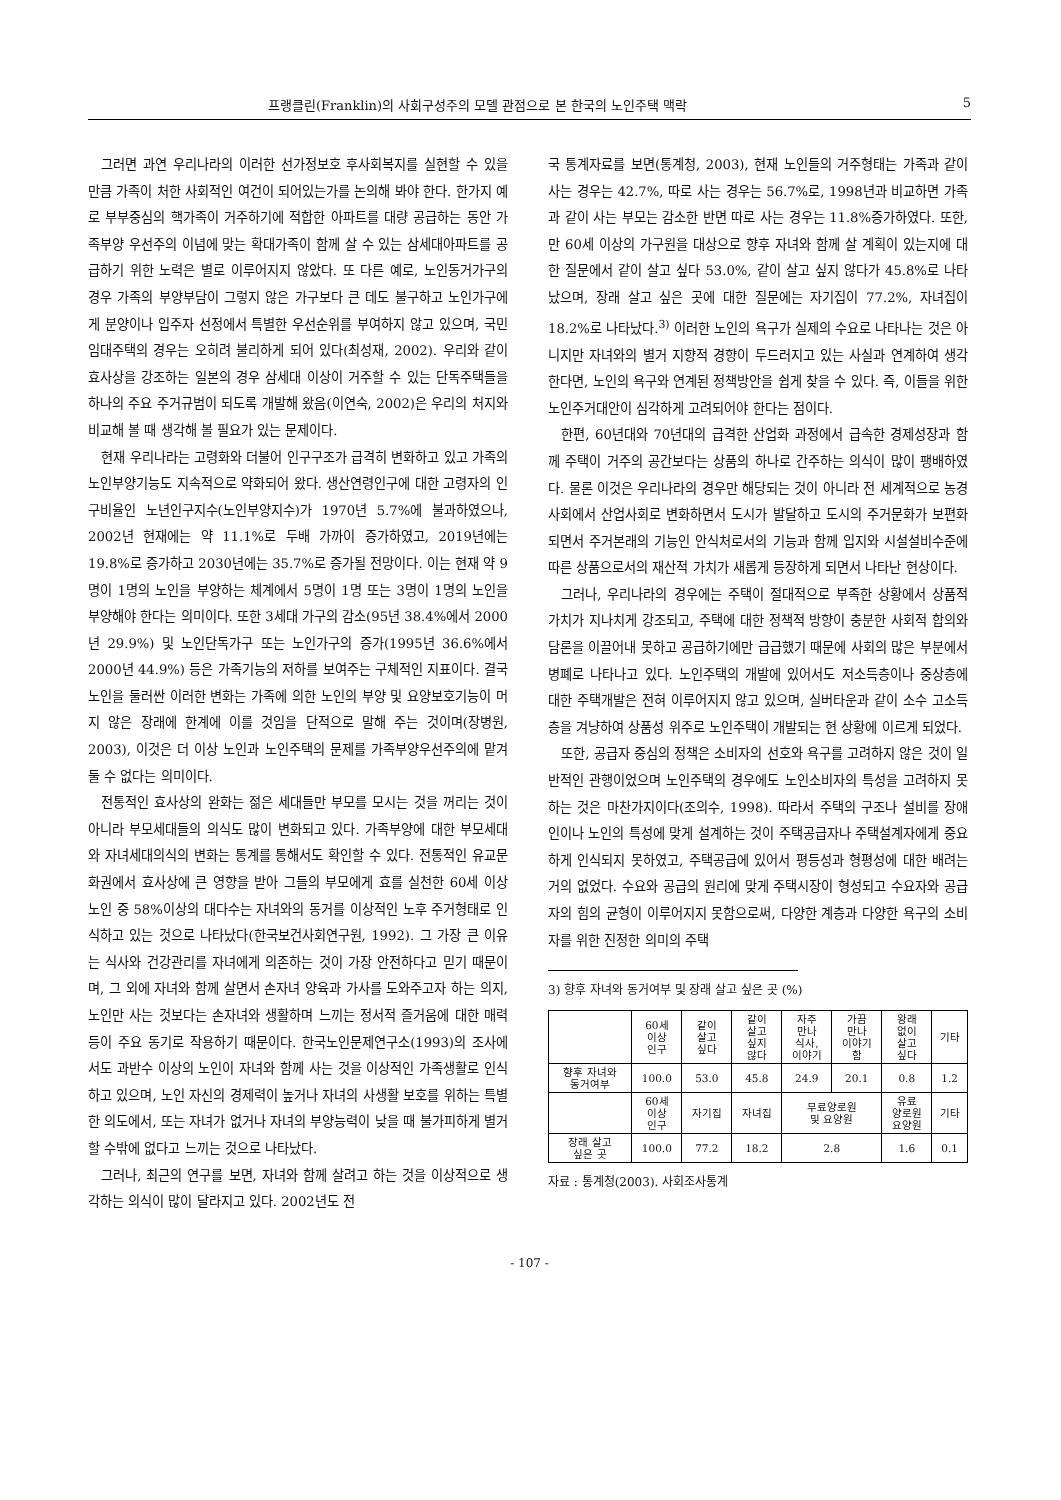프랭클린(Franklin)의 사회구성주의 모델 관점으로 본 한국의 노인주택 맥락 5
그러면 과연 우리나라의 이러한 선가정보호 후사회복지를 실현할 수 있을 만큼 가족이 처한 사회적인 여건이 되어있는가를 논의해 봐야 한다. 한가지 예로 부부중심의 핵가족이 거주하기에 적합한 아파트를 대량 공급하는 동안 가족부양 우선주의 이념에 맞는 확대가족이 함께 살 수 있는 삼세대아파트를 공급하기 위한 노력은 별로 이루어지지 않았다. 또 다른 예로, 노인동거가구의 경우 가족의 부양부담이 그렇지 않은 가구보다 큰 데도 불구하고 노인가구에게 분양이나 입주자 선정에서 특별한 우선순위를 부여하지 않고 있으며, 국민임대주택의 경우는 오히려 불리하게 되어 있다(최성재, 2002). 우리와 같이 효사상을 강조하는 일본의 경우 삼세대 이상이 거주할 수 있는 단독주택들을 하나의 주요 주거규범이 되도록 개발해 왔음(이연숙, 2002)은 우리의 처지와 비교해 볼 때 생각해 볼 필요가 있는 문제이다.
현재 우리나라는 고령화와 더불어 인구구조가 급격히 변화하고 있고 가족의 노인부양기능도 지속적으로 약화되어 왔다. 생산연령인구에 대한 고령자의 인구비율인 노년인구지수(노인부양지수)가 1970년 5.7%에 불과하였으나, 2002년 현재에는 약 11.1%로 두배 가까이 증가하였고, 2019년에는 19.8%로 증가하고 2030년에는 35.7%로 증가될 전망이다. 이는 현재 약 9명이 1명의 노인을 부양하는 체계에서 5명이 1명 또는 3명이 1명의 노인을 부양해야 한다는 의미이다. 또한 3세대 가구의 감소(95년 38.4%에서 2000년 29.9%) 및 노인단독가구 또는 노인가구의 증가(1995년 36.6%에서 2000년 44.9%) 등은 가족기능의 저하를 보여주는 구체적인 지표이다. 결국 노인을 둘러싼 이러한 변화는 가족에 의한 노인의 부양 및 요양보호기능이 머지 않은 장래에 한계에 이를 것임을 단적으로 말해 주는 것이며(장병원, 2003), 이것은 더 이상 노인과 노인주택의 문제를 가족부양우선주의에 맡겨 둘 수 없다는 의미이다.
전통적인 효사상의 완화는 젊은 세대들만 부모를 모시는 것을 꺼리는 것이 아니라 부모세대들의 의식도 많이 변화되고 있다. 가족부양에 대한 부모세대와 자녀세대의식의 변화는 통계를 통해서도 확인할 수 있다. 전통적인 유교문화권에서 효사상에 큰 영향을 받아 그들의 부모에게 효를 실천한 60세 이상 노인 중 58%이상의 대다수는 자녀와의 동거를 이상적인 노후 주거형태로 인식하고 있는 것으로 나타났다(한국보건사회연구원, 1992). 그 가장 큰 이유는 식사와 건강관리를 자녀에게 의존하는 것이 가장 안전하다고 믿기 때문이며, 그 외에 자녀와 함께 살면서 손자녀 양육과 가사를 도와주고자 하는 의지, 노인만 사는 것보다는 손자녀와 생활하며 느끼는 정서적 즐거움에 대한 매력 등이 주요 동기로 작용하기 때문이다. 한국노인문제연구소(1993)의 조사에서도 과반수 이상의 노인이 자녀와 함께 사는 것을 이상적인 가족생활로 인식하고 있으며, 노인 자신의 경제력이 높거나 자녀의 사생활 보호를 위하는 특별한 의도에서, 또는 자녀가 없거나 자녀의 부양능력이 낮을 때 불가피하게 별거할 수밖에 없다고 느끼는 것으로 나타났다.
그러나, 최근의 연구를 보면, 자녀와 함께 살려고 하는 것을 이상적으로 생각하는 의식이 많이 달라지고 있다. 2002년도 전
국 통계자료를 보면(통계청, 2003), 현재 노인들의 거주형태는 가족과 같이 사는 경우는 42.7%, 따로 사는 경우는 56.7%로, 1998년과 비교하면 가족과 같이 사는 부모는 감소한 반면 따로 사는 경우는 11.8%증가하였다. 또한, 만 60세 이상의 가구원을 대상으로 향후 자녀와 함께 살 계획이 있는지에 대한 질문에서 같이 살고 싶다 53.0%, 같이 살고 싶지 않다가 45.8%로 나타났으며, 장래 살고 싶은 곳에 대한 질문에는 자기집이 77.2%, 자녀집이 18.2%로 나타났다.<sup>3)</sup> 이러한 노인의 욕구가 실제의 수요로 나타나는 것은 아니지만 자녀와의 별거 지향적 경향이 두드러지고 있는 사실과 연계하여 생각한다면, 노인의 욕구와 연계된 정책방안을 쉽게 찾을 수 있다. 즉, 이들을 위한 노인주거대안이 심각하게 고려되어야 한다는 점이다.
한편, 60년대와 70년대의 급격한 산업화 과정에서 급속한 경제성장과 함께 주택이 거주의 공간보다는 상품의 하나로 간주하는 의식이 많이 팽배하였다. 물론 이것은 우리나라의 경우만 해당되는 것이 아니라 전 세계적으로 농경사회에서 산업사회로 변화하면서 도시가 발달하고 도시의 주거문화가 보편화되면서 주거본래의 기능인 안식처로서의 기능과 함께 입지와 시설설비수준에 따른 상품으로서의 재산적 가치가 새롭게 등장하게 되면서 나타난 현상이다.
그러나, 우리나라의 경우에는 주택이 절대적으로 부족한 상황에서 상품적 가치가 지나치게 강조되고, 주택에 대한 정책적 방향이 충분한 사회적 합의와 담론을 이끌어내 못하고 공급하기에만 급급했기 때문에 사회의 많은 부분에서 병폐로 나타나고 있다. 노인주택의 개발에 있어서도 저소득층이나 중상층에 대한 주택개발은 전혀 이루어지지 않고 있으며, 실버타운과 같이 소수 고소득층을 겨냥하여 상품성 위주로 노인주택이 개발되는 현 상황에 이르게 되었다.
또한, 공급자 중심의 정책은 소비자의 선호와 욕구를 고려하지 않은 것이 일반적인 관행이었으며 노인주택의 경우에도 노인소비자의 특성을 고려하지 못하는 것은 마찬가지이다(조의수, 1998). 따라서 주택의 구조나 설비를 장애인이나 노인의 특성에 맞게 설계하는 것이 주택공급자나 주택설계자에게 중요하게 인식되지 못하였고, 주택공급에 있어서 평등성과 형평성에 대한 배려는 거의 없었다. 수요와 공급의 원리에 맞게 주택시장이 형성되고 수요자와 공급자의 힘의 균형이 이루어지지 못함으로써, 다양한 계층과 다양한 욕구의 소비자를 위한 진정한 의미의 주택
3) 향후 자녀와 동거여부 및 장래 살고 싶은 곳 (%)
| | 60세 이상 인구 | 같이 살고 싶다 | 같이 살고 싶지 않다 | 자주 만나 식사, 이야기 | 가끔 만나 이야기 함 | 왕래 없이 살고 싶다 | 기타 |
| 향후 자녀와 동거여부 | 100.0 | 53.0 | 45.8 | 24.9 | 20.1 | 0.8 | 1.2 |
| | 60세 이상 인구 | 자기집 | 자녀집 | 무료양로원 및 요양원 | | 유료 양로원 요양원 | 기타 |
| 장래 살고 싶은 곳 | 100.0 | 77.2 | 18.2 | 2.8 | | 1.6 | 0.1 |
자료 : 통계청(2003). 사회조사통계
- 107 -